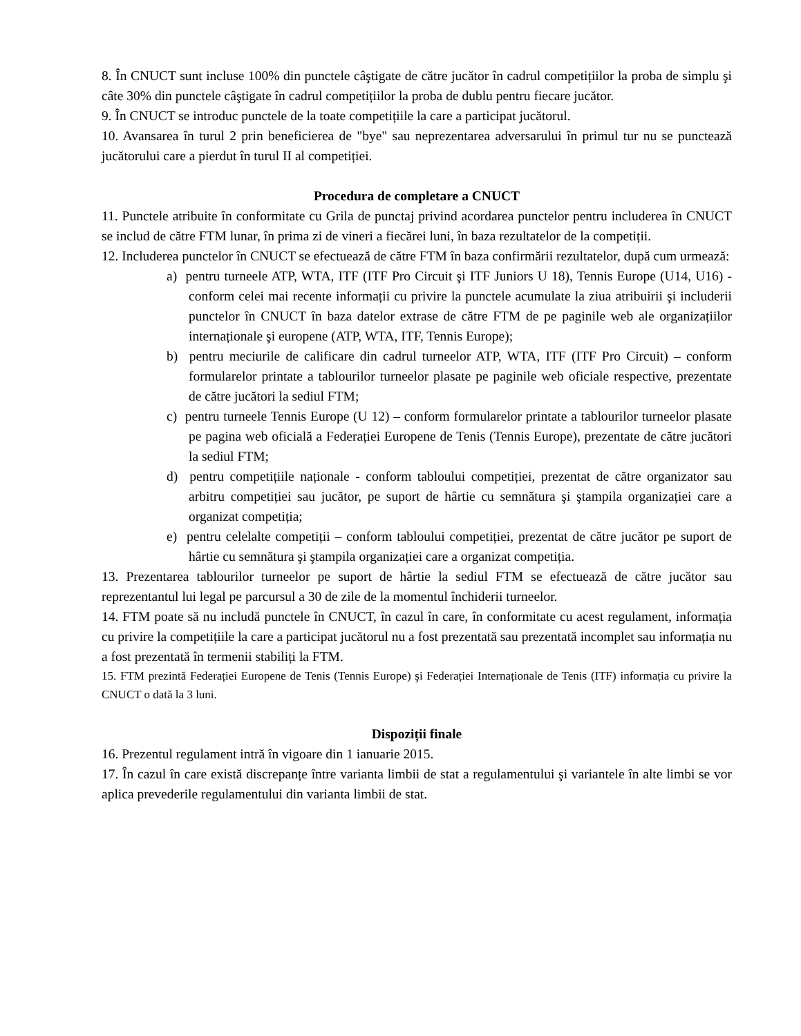8. În CNUCT sunt incluse 100% din punctele câştigate de către jucător în cadrul competițiilor la proba de simplu şi câte 30% din punctele câştigate în cadrul competițiilor la proba de dublu pentru fiecare jucător.
9. În CNUCT se introduc punctele de la toate competițiile la care a participat jucătorul.
10. Avansarea în turul 2 prin beneficierea de "bye" sau neprezentarea adversarului în primul tur nu se punctează jucătorului care a pierdut în turul II al competiției.
Procedura de completare a CNUCT
11. Punctele atribuite în conformitate cu Grila de punctaj privind acordarea punctelor pentru includerea în CNUCT se includ de către FTM lunar, în prima zi de vineri a fiecărei luni, în baza rezultatelor de la competiții.
12. Includerea punctelor în CNUCT se efectuează de către FTM în baza confirmării rezultatelor, după cum urmează:
a) pentru turneele ATP, WTA, ITF (ITF Pro Circuit şi ITF Juniors U 18), Tennis Europe (U14, U16) - conform celei mai recente informații cu privire la punctele acumulate la ziua atribuirii şi includerii punctelor în CNUCT în baza datelor extrase de către FTM de pe paginile web ale organizațiilor internaționale şi europene (ATP, WTA, ITF, Tennis Europe);
b) pentru meciurile de calificare din cadrul turneelor ATP, WTA, ITF (ITF Pro Circuit) – conform formularelor printate a tablourilor turneelor plasate pe paginile web oficiale respective, prezentate de către jucători la sediul FTM;
c) pentru turneele Tennis Europe (U 12) – conform formularelor printate a tablourilor turneelor plasate pe pagina web oficială a Federației Europene de Tenis (Tennis Europe), prezentate de către jucători la sediul FTM;
d) pentru competițiile naționale - conform tabloului competiției, prezentat de către organizator sau arbitru competiției sau jucător, pe suport de hârtie cu semnătura şi ştampila organizației care a organizat competiția;
e) pentru celelalte competiții – conform tabloului competiției, prezentat de către jucător pe suport de hârtie cu semnătura şi ştampila organizației care a organizat competiția.
13. Prezentarea tablourilor turneelor pe suport de hârtie la sediul FTM se efectuează de către jucător sau reprezentantul lui legal pe parcursul a 30 de zile de la momentul închiderii turneelor.
14. FTM poate să nu includă punctele în CNUCT, în cazul în care, în conformitate cu acest regulament, informația cu privire la competițiile la care a participat jucătorul nu a fost prezentată sau prezentată incomplet sau informația nu a fost prezentată în termenii stabiliți la FTM.
15. FTM prezintă Federației Europene de Tenis (Tennis Europe) şi Federației Internaționale de Tenis (ITF) informația cu privire la CNUCT o dată la 3 luni.
Dispoziții finale
16. Prezentul regulament intră în vigoare din 1 ianuarie 2015.
17. În cazul în care există discrepanțe între varianta limbii de stat a regulamentului şi variantele în alte limbi se vor aplica prevederile regulamentului din varianta limbii de stat.